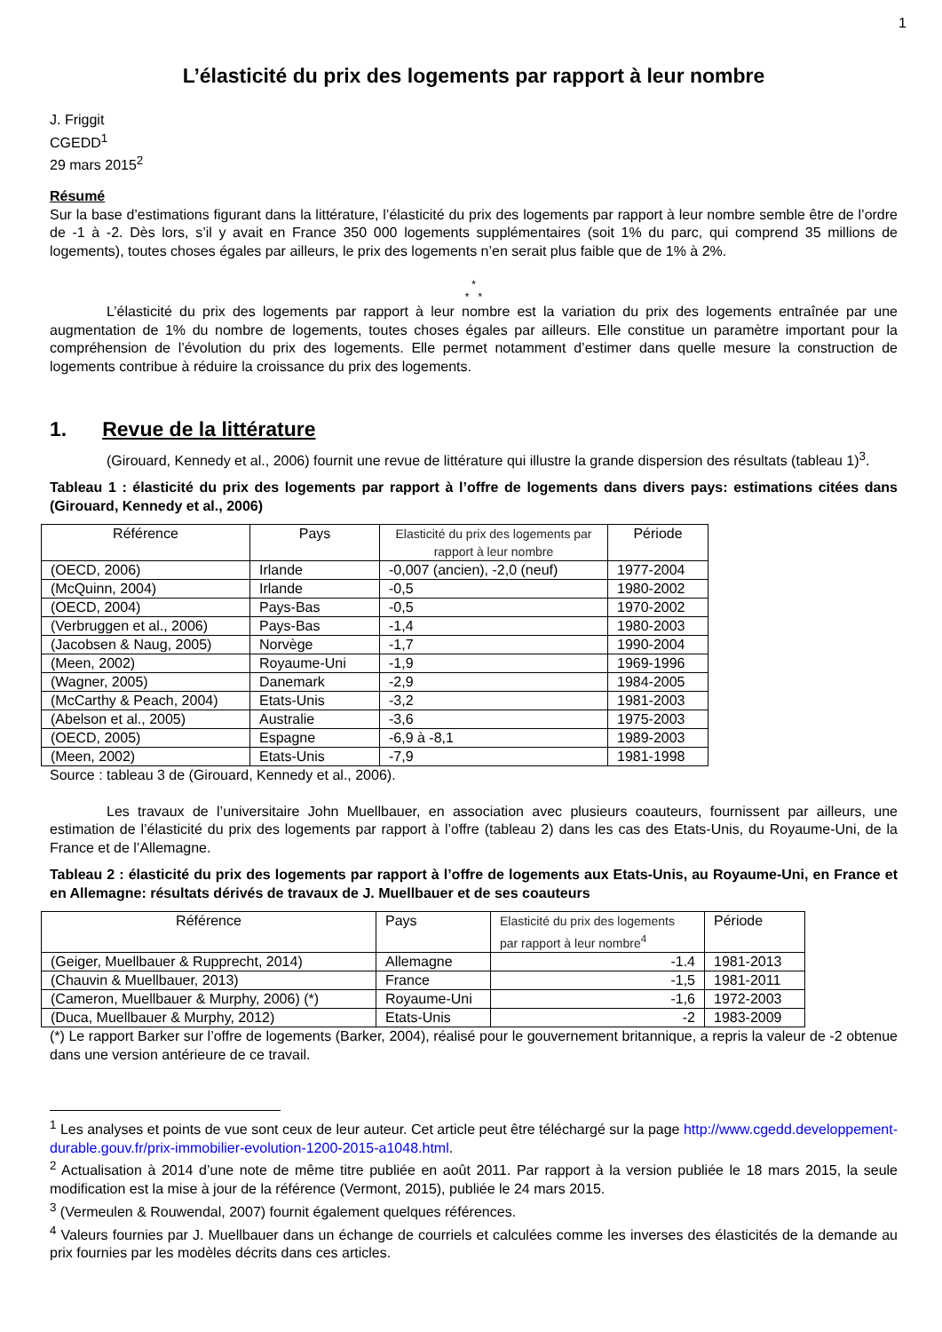1
L’élasticité du prix des logements par rapport à leur nombre
J. Friggit
CGEDD<sup>1</sup>
29 mars 2015<sup>2</sup>
Résumé
Sur la base d’estimations figurant dans la littérature, l’élasticité du prix des logements par rapport à leur nombre semble être de l’ordre de -1 à -2. Dès lors, s’il y avait en France 350 000 logements supplémentaires (soit 1% du parc, qui comprend 35 millions de logements), toutes choses égales par ailleurs, le prix des logements n’en serait plus faible que de 1% à 2%.
*
* *
L’élasticité du prix des logements par rapport à leur nombre est la variation du prix des logements entraînée par une augmentation de 1% du nombre de logements, toutes choses égales par ailleurs. Elle constitue un paramètre important pour la compréhension de l’évolution du prix des logements. Elle permet notamment d’estimer dans quelle mesure la construction de logements contribue à réduire la croissance du prix des logements.
1. Revue de la littérature
(Girouard, Kennedy et al., 2006) fournit une revue de littérature qui illustre la grande dispersion des résultats (tableau 1)<sup>3</sup>.
Tableau 1 : élasticité du prix des logements par rapport à l’offre de logements dans divers pays: estimations citées dans (Girouard, Kennedy et al., 2006)
| Référence | Pays | Elasticité du prix des logements par rapport à leur nombre | Période |
| --- | --- | --- | --- |
| (OECD, 2006) | Irlande | -0,007 (ancien), -2,0 (neuf) | 1977-2004 |
| (McQuinn, 2004) | Irlande | -0,5 | 1980-2002 |
| (OECD, 2004) | Pays-Bas | -0,5 | 1970-2002 |
| (Verbruggen et al., 2006) | Pays-Bas | -1,4 | 1980-2003 |
| (Jacobsen & Naug, 2005) | Norvège | -1,7 | 1990-2004 |
| (Meen, 2002) | Royaume-Uni | -1,9 | 1969-1996 |
| (Wagner, 2005) | Danemark | -2,9 | 1984-2005 |
| (McCarthy & Peach, 2004) | Etats-Unis | -3,2 | 1981-2003 |
| (Abelson et al., 2005) | Australie | -3,6 | 1975-2003 |
| (OECD, 2005) | Espagne | -6,9 à -8,1 | 1989-2003 |
| (Meen, 2002) | Etats-Unis | -7,9 | 1981-1998 |
Source : tableau 3 de (Girouard, Kennedy et al., 2006).
Les travaux de l’universitaire John Muellbauer, en association avec plusieurs coauteurs, fournissent par ailleurs, une estimation de l’élasticité du prix des logements par rapport à l’offre (tableau 2) dans les cas des Etats-Unis, du Royaume-Uni, de la France et de l’Allemagne.
Tableau 2 : élasticité du prix des logements par rapport à l’offre de logements aux Etats-Unis, au Royaume-Uni, en France et en Allemagne: résultats dérivés de travaux de J. Muellbauer et de ses coauteurs
| Référence | Pays | Elasticité du prix des logements par rapport à leur nombre<sup>4</sup> | Période |
| --- | --- | --- | --- |
| (Geiger, Muellbauer & Rupprecht, 2014) | Allemagne | -1.4 | 1981-2013 |
| (Chauvin & Muellbauer, 2013) | France | -1,5 | 1981-2011 |
| (Cameron, Muellbauer & Murphy, 2006) (*) | Royaume-Uni | -1,6 | 1972-2003 |
| (Duca, Muellbauer & Murphy, 2012) | Etats-Unis | -2 | 1983-2009 |
(*) Le rapport Barker sur l’offre de logements (Barker, 2004), réalisé pour le gouvernement britannique, a repris la valeur de -2 obtenue dans une version antérieure de ce travail.
<sup>1</sup> Les analyses et points de vue sont ceux de leur auteur. Cet article peut être téléchargé sur la page http://www.cgedd.developpement-durable.gouv.fr/prix-immobilier-evolution-1200-2015-a1048.html.
<sup>2</sup> Actualisation à 2014 d’une note de même titre publiée en août 2011. Par rapport à la version publiée le 18 mars 2015, la seule modification est la mise à jour de la référence (Vermont, 2015), publiée le 24 mars 2015.
<sup>3</sup> (Vermeulen & Rouwendal, 2007) fournit également quelques références.
<sup>4</sup> Valeurs fournies par J. Muellbauer dans un échange de courriels et calculées comme les inverses des élasticités de la demande au prix fournies par les modèles décrits dans ces articles.